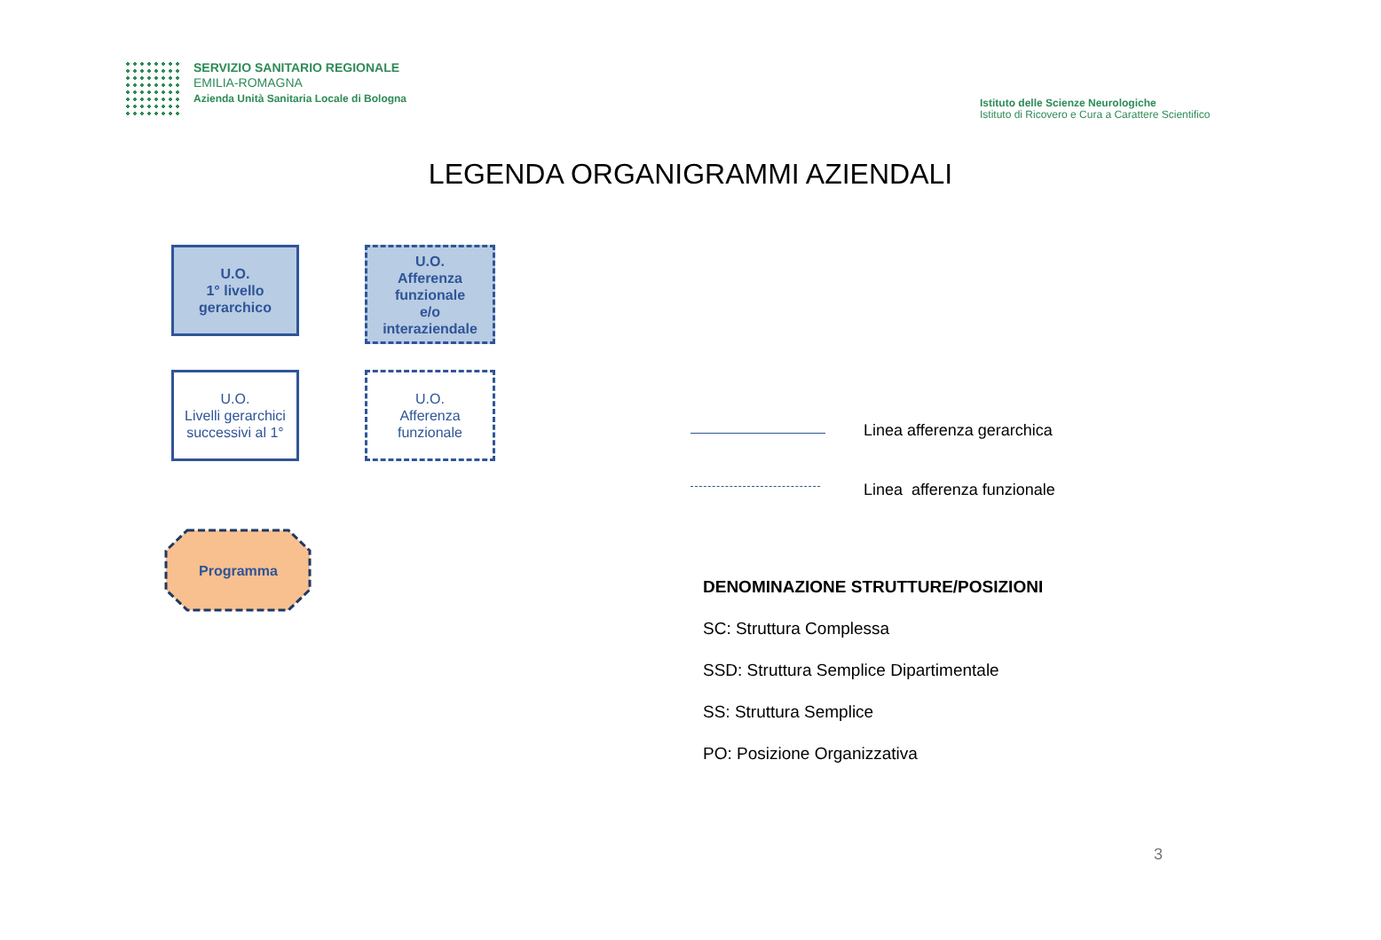SERVIZIO SANITARIO REGIONALE
EMILIA-ROMAGNA
Azienda Unità Sanitaria Locale di Bologna
Istituto delle Scienze Neurologiche
Istituto di Ricovero e Cura a Carattere Scientifico
LEGENDA ORGANIGRAMMI AZIENDALI
U.O.
1° livello
gerarchico
U.O.
Afferenza
funzionale
e/o
interaziendale
U.O.
Livelli gerarchici
successivi al 1°
U.O.
Afferenza
funzionale
Programma
Linea afferenza gerarchica
Linea afferenza funzionale
DENOMINAZIONE STRUTTURE/POSIZIONI
SC: Struttura Complessa
SSD: Struttura Semplice Dipartimentale
SS: Struttura Semplice
PO: Posizione Organizzativa
3